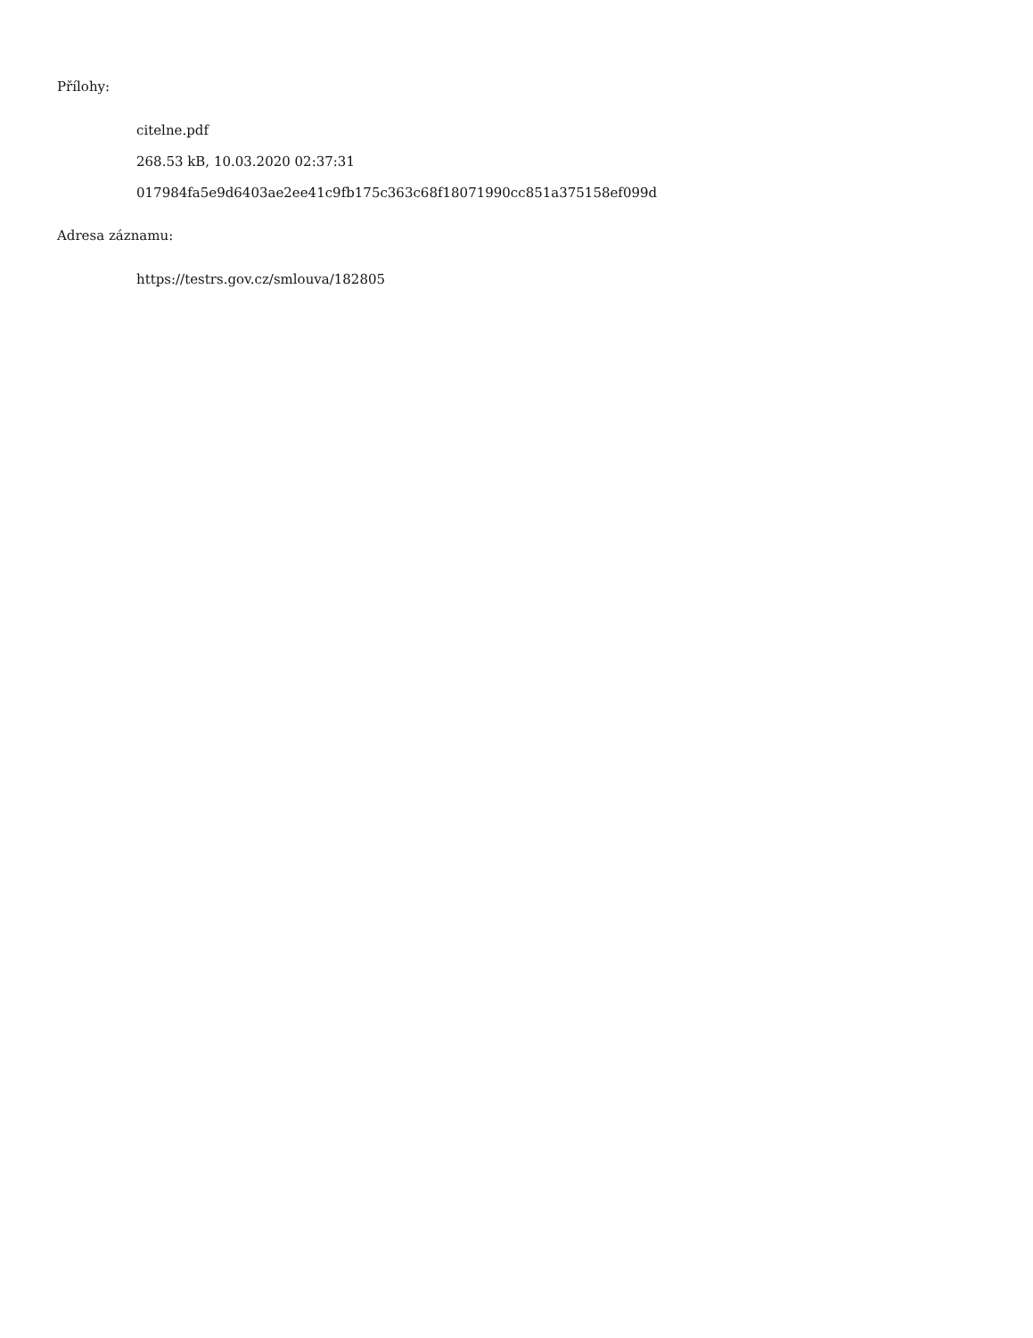Přílohy:
citelne.pdf
268.53 kB, 10.03.2020 02:37:31
017984fa5e9d6403ae2ee41c9fb175c363c68f18071990cc851a375158ef099d
Adresa záznamu:
https://testrs.gov.cz/smlouva/182805